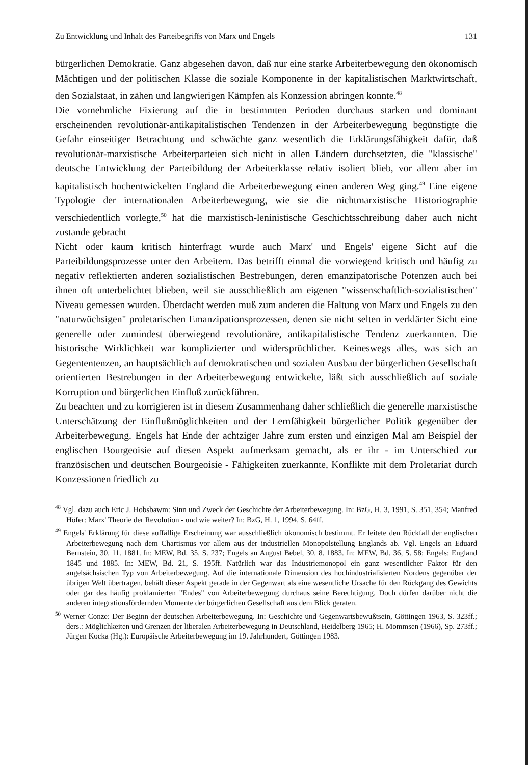Zu Entwicklung und Inhalt des Parteibegriffs von Marx und Engels 131
bürgerlichen Demokratie. Ganz abgesehen davon, daß nur eine starke Arbeiterbewegung den ökonomisch Mächtigen und der politischen Klasse die soziale Komponente in der kapitalistischen Marktwirtschaft, den Sozialstaat, in zähen und langwierigen Kämpfen als Konzession abringen konnte.<sup>48</sup>
Die vornehmliche Fixierung auf die in bestimmten Perioden durchaus starken und dominant erscheinenden revolutionär-antikapitalistischen Tendenzen in der Arbeiterbewegung begünstigte die Gefahr einseitiger Betrachtung und schwächte ganz wesentlich die Erklärungsfähigkeit dafür, daß revolutionär-marxistische Arbeiterparteien sich nicht in allen Ländern durchsetzten, die "klassische" deutsche Entwicklung der Parteibildung der Arbeiterklasse relativ isoliert blieb, vor allem aber im kapitalistisch hochentwickelten England die Arbeiterbewegung einen anderen Weg ging.<sup>49</sup> Eine eigene Typologie der internationalen Arbeiterbewegung, wie sie die nichtmarxistische Historiographie verschiedentlich vorlegte,<sup>50</sup> hat die marxistisch-leninistische Geschichtsschreibung daher auch nicht zustande gebracht
Nicht oder kaum kritisch hinterfragt wurde auch Marx' und Engels' eigene Sicht auf die Parteibildungsprozesse unter den Arbeitern. Das betrifft einmal die vorwiegend kritisch und häufig zu negativ reflektierten anderen sozialistischen Bestrebungen, deren emanzipatorische Potenzen auch bei ihnen oft unterbelichtet blieben, weil sie ausschließlich am eigenen "wissenschaftlich-sozialistischen" Niveau gemessen wurden. Überdacht werden muß zum anderen die Haltung von Marx und Engels zu den "naturwüchsigen" proletarischen Emanzipationsprozessen, denen sie nicht selten in verklärter Sicht eine generelle oder zumindest überwiegend revolutionäre, antikapitalistische Tendenz zuerkannten. Die historische Wirklichkeit war komplizierter und widersprüchlicher. Keineswegs alles, was sich an Gegententenzen, an hauptsächlich auf demokratischen und sozialen Ausbau der bürgerlichen Gesellschaft orientierten Bestrebungen in der Arbeiterbewegung entwickelte, läßt sich ausschließlich auf soziale Korruption und bürgerlichen Einfluß zurückführen.
Zu beachten und zu korrigieren ist in diesem Zusammenhang daher schließlich die generelle marxistische Unterschätzung der Einflußmöglichkeiten und der Lernfähigkeit bürgerlicher Politik gegenüber der Arbeiterbewegung. Engels hat Ende der achtziger Jahre zum ersten und einzigen Mal am Beispiel der englischen Bourgeoisie auf diesen Aspekt aufmerksam gemacht, als er ihr - im Unterschied zur französischen und deutschen Bourgeoisie - Fähigkeiten zuerkannte, Konflikte mit dem Proletariat durch Konzessionen friedlich zu
<sup>48</sup> Vgl. dazu auch Eric J. Hobsbawm: Sinn und Zweck der Geschichte der Arbeiterbewegung. In: BzG, H. 3, 1991, S. 351, 354; Manfred Höfer: Marx' Theorie der Revolution - und wie weiter? In: BzG, H. 1, 1994, S. 64ff.
<sup>49</sup> Engels' Erklärung für diese auffällige Erscheinung war ausschließlich ökonomisch bestimmt. Er leitete den Rückfall der englischen Arbeiterbewegung nach dem Chartismus vor allem aus der industriellen Monopolstellung Englands ab. Vgl. Engels an Eduard Bernstein, 30. 11. 1881. In: MEW, Bd. 35, S. 237; Engels an August Bebel, 30. 8. 1883. In: MEW, Bd. 36, S. 58; Engels: England 1845 und 1885. In: MEW, Bd. 21, S. 195ff. Natürlich war das Industriemonopol ein ganz wesentlicher Faktor für den angelsächsischen Typ von Arbeiterbewegung. Auf die internationale Dimension des hochindustrialisierten Nordens gegenüber der übrigen Welt übertragen, behält dieser Aspekt gerade in der Gegenwart als eine wesentliche Ursache für den Rückgang des Gewichts oder gar des häufig proklamierten "Endes" von Arbeiterbewegung durchaus seine Berechtigung. Doch dürfen darüber nicht die anderen integrationsfördernden Momente der bürgerlichen Gesellschaft aus dem Blick geraten.
<sup>50</sup> Werner Conze: Der Beginn der deutschen Arbeiterbewegung. In: Geschichte und Gegenwartsbewußtsein, Göttingen 1963, S. 323ff.; ders.: Möglichkeiten und Grenzen der liberalen Arbeiterbewegung in Deutschland, Heidelberg 1965; H. Mommsen (1966), Sp. 273ff.; Jürgen Kocka (Hg.): Europäische Arbeiterbewegung im 19. Jahrhundert, Göttingen 1983.